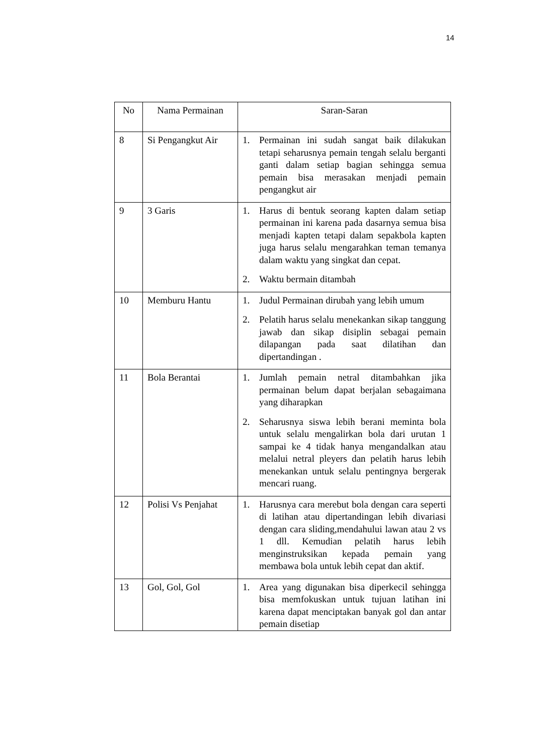14
| No | Nama Permainan | Saran-Saran |
| --- | --- | --- |
| 8 | Si Pengangkut Air | 1. Permainan ini sudah sangat baik dilakukan tetapi seharusnya pemain tengah selalu berganti ganti dalam setiap bagian sehingga semua pemain bisa merasakan menjadi pemain pengangkut air |
| 9 | 3 Garis | 1. Harus di bentuk seorang kapten dalam setiap permainan ini karena pada dasarnya semua bisa menjadi kapten tetapi dalam sepakbola kapten juga harus selalu mengarahkan teman temanya dalam waktu yang singkat dan cepat. 2. Waktu bermain ditambah |
| 10 | Memburu Hantu | 1. Judul Permainan dirubah yang lebih umum 2. Pelatih harus selalu menekankan sikap tanggung jawab dan sikap disiplin sebagai pemain dilapangan pada saat dilatihan dan dipertandingan . |
| 11 | Bola Berantai | 1. Jumlah pemain netral ditambahkan jika permainan belum dapat berjalan sebagaimana yang diharapkan 2. Seharusnya siswa lebih berani meminta bola untuk selalu mengalirkan bola dari urutan 1 sampai ke 4 tidak hanya mengandalkan atau melalui netral pleyers dan pelatih harus lebih menekankan untuk selalu pentingnya bergerak mencari ruang. |
| 12 | Polisi Vs Penjahat | 1. Harusnya cara merebut bola dengan cara seperti di latihan atau dipertandingan lebih divariasi dengan cara sliding,mendahului lawan atau 2 vs 1 dll. Kemudian pelatih harus lebih menginstruksikan kepada pemain yang membawa bola untuk lebih cepat dan aktif. |
| 13 | Gol, Gol, Gol | 1. Area yang digunakan bisa diperkecil sehingga bisa memfokuskan untuk tujuan latihan ini karena dapat menciptakan banyak gol dan antar pemain disetiap |